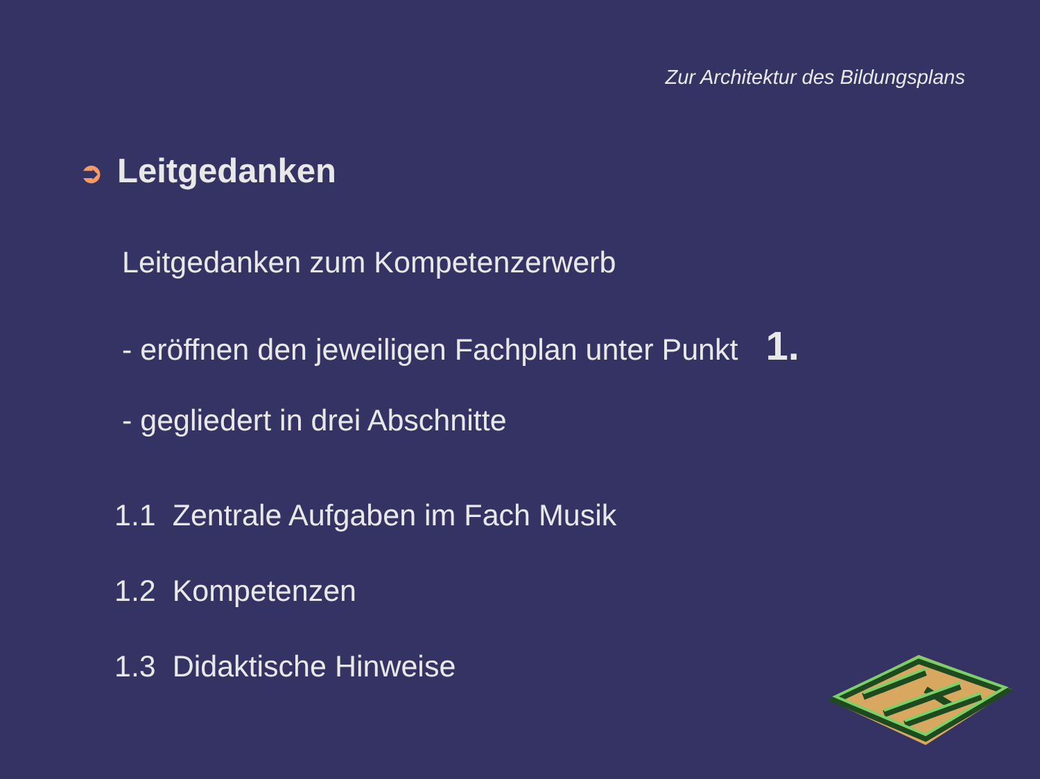Zur Architektur des Bildungsplans
➲ Leitgedanken
Leitgedanken zum Kompetenzerwerb
- eröffnen den jeweiligen Fachplan unter Punkt 1.
- gegliedert in drei Abschnitte
1.1 Zentrale Aufgaben im Fach Musik
1.2 Kompetenzen
1.3 Didaktische Hinweise